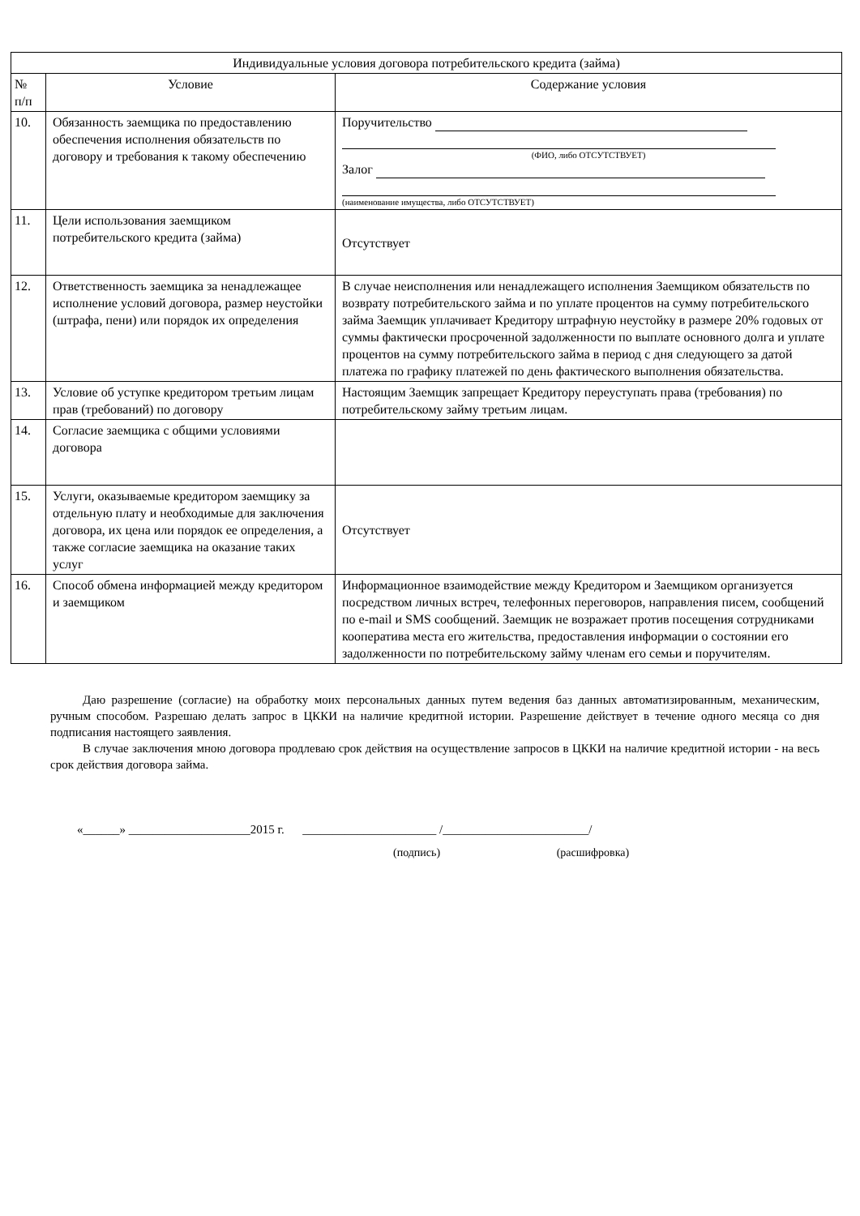| Индивидуальные условия договора потребительского кредита (займа) | | |
| --- | --- | --- |
| № п/п | Условие | Содержание условия |
| 10. | Обязанность заемщика по предоставлению обеспечения исполнения обязательств по договору и требования к такому обеспечению | Поручительство (ФИО, либо ОТСУТСТВУЕТ) Залог (наименование имущества, либо ОТСУТСТВУЕТ) |
| 11. | Цели использования заемщиком потребительского кредита (займа) | Отсутствует |
| 12. | Ответственность заемщика за ненадлежащее исполнение условий договора, размер неустойки (штрафа, пени) или порядок их определения | В случае неисполнения или ненадлежащего исполнения Заемщиком обязательств по возврату потребительского займа и по уплате процентов на сумму потребительского займа Заемщик уплачивает Кредитору штрафную неустойку в размере 20% годовых от суммы фактически просроченной задолженности по выплате основного долга и уплате процентов на сумму потребительского займа в период с дня следующего за датой платежа по графику платежей по день фактического выполнения обязательства. |
| 13. | Условие об уступке кредитором третьим лицам прав (требований) по договору | Настоящим Заемщик запрещает Кредитору переуступать права (требования) по потребительскому займу третьим лицам. |
| 14. | Согласие заемщика с общими условиями договора | |
| 15. | Услуги, оказываемые кредитором заемщику за отдельную плату и необходимые для заключения договора, их цена или порядок ее определения, а также согласие заемщика на оказание таких услуг | Отсутствует |
| 16. | Способ обмена информацией между кредитором и заемщиком | Информационное взаимодействие между Кредитором и Заемщиком организуется посредством личных встреч, телефонных переговоров, направления писем, сообщений по e-mail и SMS сообщений. Заемщик не возражает против посещения сотрудниками кооператива места его жительства, предоставления информации о состоянии его задолженности по потребительскому займу членам его семьи и поручителям. |
Даю разрешение (согласие) на обработку моих персональных данных путем ведения баз данных автоматизированным, механическим, ручным способом. Разрешаю делать запрос в ЦККИ на наличие кредитной истории. Разрешение действует в течение одного месяца со дня подписания настоящего заявления.
В случае заключения мною договора продлеваю срок действия на осуществление запросов в ЦККИ на наличие кредитной истории - на весь срок действия договора займа.
«______» ____________________2015 г. ______________________ /________________________/
(подпись) (расшифровка)